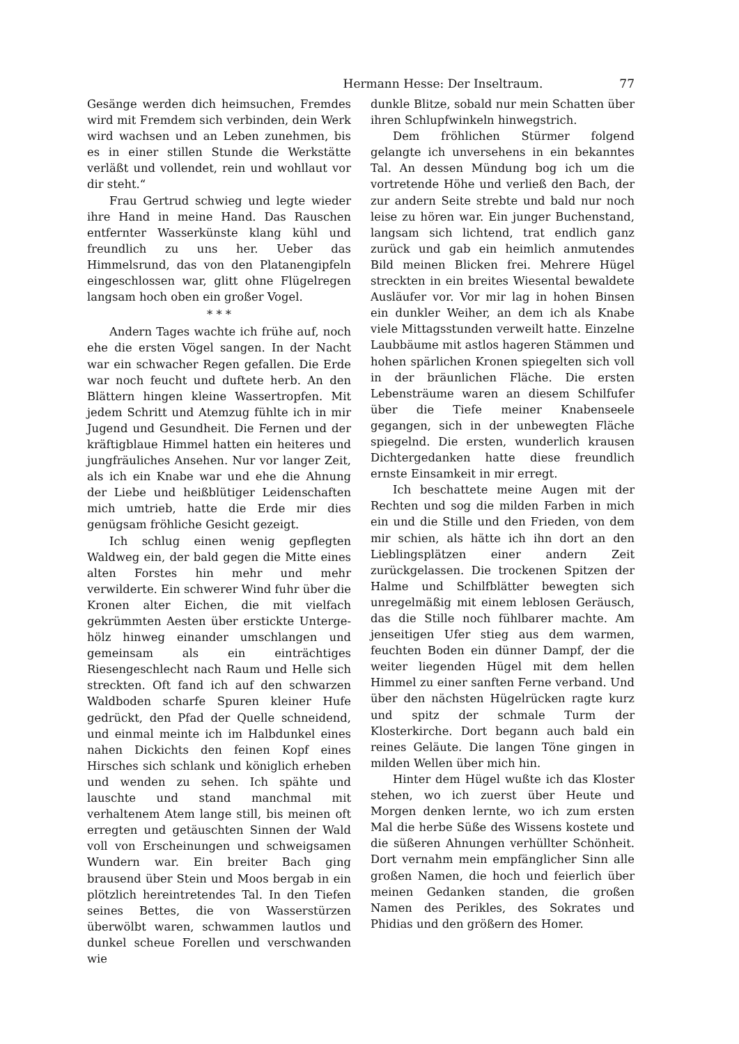Hermann Hesse: Der Inseltraum. 77
Gesänge werden dich heimsuchen, Fremdes wird mit Fremdem sich verbinden, dein Werk wird wachsen und an Leben zunehmen, bis es in einer stillen Stunde die Werkstätte verläßt und vollendet, rein und wohllaut vor dir steht.“
Frau Gertrud schwieg und legte wieder ihre Hand in meine Hand. Das Rauschen entfernter Wasserkünste klang kühl und freundlich zu uns her. Ueber das Himmelsrund, das von den Platanengipfeln eingeschlossen war, glitt ohne Flügelregen langsam hoch oben ein großer Vogel.
* * *
Andern Tages wachte ich frühe auf, noch ehe die ersten Vögel sangen. In der Nacht war ein schwacher Regen gefallen. Die Erde war noch feucht und duftete herb. An den Blättern hingen kleine Wassertropfen. Mit jedem Schritt und Atemzug fühlte ich in mir Jugend und Gesundheit. Die Fernen und der kräftigblaue Himmel hatten ein heiteres und jungfräuliches Ansehen. Nur vor langer Zeit, als ich ein Knabe war und ehe die Ahnung der Liebe und heißblütiger Leidenschaften mich umtrieb, hatte die Erde mir dies genügsam fröhliche Gesicht gezeigt.
Ich schlug einen wenig gepflegten Waldweg ein, der bald gegen die Mitte eines alten Forstes hin mehr und mehr verwilderte. Ein schwerer Wind fuhr über die Kronen alter Eichen, die mit vielfach gekrümmten Aesten über erstickte Unterge­hölz hinweg einander umschlangen und gemeinsam als ein einträchtiges Riesengeschlecht nach Raum und Helle sich streckten. Oft fand ich auf den schwarzen Waldboden scharfe Spuren kleiner Hufe gedrückt, den Pfad der Quelle schneidend, und einmal meinte ich im Halbdunkel eines nahen Dickichts den feinen Kopf eines Hirsches sich schlank und königlich erheben und wenden zu sehen. Ich spähte und lauschte und stand manchmal mit verhaltenem Atem lange still, bis meinen oft erregten und getäuschten Sinnen der Wald voll von Erscheinungen und schweigsamen Wundern war. Ein breiter Bach ging brausend über Stein und Moos bergab in ein plötzlich hereintretendes Tal. In den Tiefen seines Bettes, die von Wasserstürzen überwölbt waren, schwammen lautlos und dunkel scheue Forellen und verschwanden wie
dunkle Blitze, sobald nur mein Schatten über ihren Schlupfwinkeln hinwegstrich.
Dem fröhlichen Stürmer folgend gelangte ich unversehens in ein bekanntes Tal. An dessen Mündung bog ich um die vortretende Höhe und verließ den Bach, der zur andern Seite strebte und bald nur noch leise zu hören war. Ein junger Buchenstand, langsam sich lichtend, trat endlich ganz zurück und gab ein heimlich anmutendes Bild meinen Blicken frei. Mehrere Hügel streckten in ein breites Wiesental bewaldete Ausläufer vor. Vor mir lag in hohen Binsen ein dunkler Weiher, an dem ich als Knabe viele Mittagsstunden verweilt hatte. Einzelne Laubbäume mit astlos hageren Stämmen und hohen spärlichen Kronen spiegelten sich voll in der bräunlichen Fläche. Die ersten Lebensträume waren an diesem Schilfufer über die Tiefe meiner Knabenseele gegangen, sich in der unbewegten Fläche spiegelnd. Die ersten, wunderlich krausen Dichtergedanken hatte diese freundlich ernste Einsamkeit in mir erregt.
Ich beschattete meine Augen mit der Rechten und sog die milden Farben in mich ein und die Stille und den Frieden, von dem mir schien, als hätte ich ihn dort an den Lieblingsplätzen einer andern Zeit zurückgelassen. Die trockenen Spitzen der Halme und Schilfblätter bewegten sich unregelmäßig mit einem leblosen Geräusch, das die Stille noch fühlbarer machte. Am jenseitigen Ufer stieg aus dem warmen, feuchten Boden ein dünner Dampf, der die weiter liegenden Hügel mit dem hellen Himmel zu einer sanften Ferne verband. Und über den nächsten Hügelrücken ragte kurz und spitz der schmale Turm der Klosterkirche. Dort begann auch bald ein reines Geläute. Die langen Töne gingen in milden Wellen über mich hin.
Hinter dem Hügel wußte ich das Kloster stehen, wo ich zuerst über Heute und Morgen denken lernte, wo ich zum ersten Mal die herbe Süße des Wissens kostete und die süßeren Ahnungen verhüllter Schönheit. Dort vernahm mein empfänglicher Sinn alle großen Namen, die hoch und feierlich über meinen Gedanken standen, die großen Namen des Perikles, des Sokrates und Phidias und den größern des Homer.